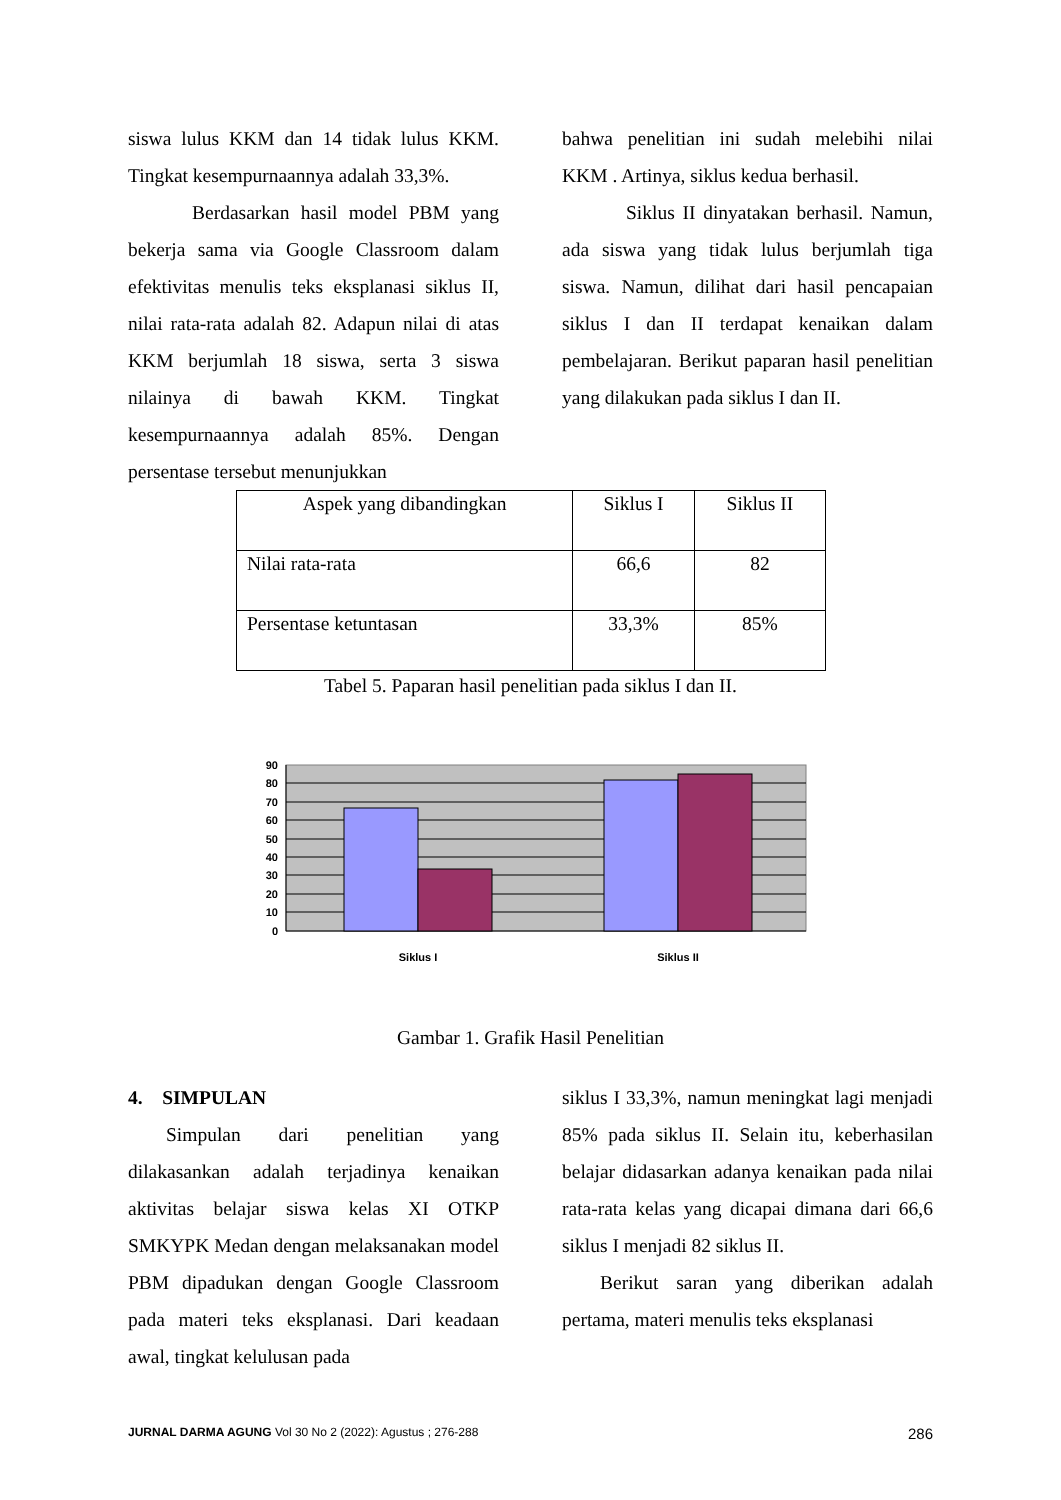siswa lulus KKM dan 14 tidak lulus KKM. Tingkat kesempurnaannya adalah 33,3%.
Berdasarkan hasil model PBM yang bekerja sama via Google Classroom dalam efektivitas menulis teks eksplanasi siklus II, nilai rata-rata adalah 82. Adapun nilai di atas KKM berjumlah 18 siswa, serta 3 siswa nilainya di bawah KKM. Tingkat kesempurnaannya adalah 85%. Dengan persentase tersebut menunjukkan
bahwa penelitian ini sudah melebihi nilai KKM . Artinya, siklus kedua berhasil.
Siklus II dinyatakan berhasil. Namun, ada siswa yang tidak lulus berjumlah tiga siswa. Namun, dilihat dari hasil pencapaian siklus I dan II terdapat kenaikan dalam pembelajaran. Berikut paparan hasil penelitian yang dilakukan pada siklus I dan II.
| Aspek yang dibandingkan | Siklus I | Siklus II |
| Nilai rata-rata | 66,6 | 82 |
| Persentase ketuntasan | 33,3% | 85% |
Tabel 5. Paparan hasil penelitian pada siklus I dan II.
90
80
70
60
50
40
30
20
10
0
Siklus I
Siklus II
Gambar 1. Grafik Hasil Penelitian
4. SIMPULAN
Simpulan dari penelitian yang dilakasankan adalah terjadinya kenaikan aktivitas belajar siswa kelas XI OTKP SMKYPK Medan dengan melaksanakan model PBM dipadukan dengan Google Classroom pada materi teks eksplanasi. Dari keadaan awal, tingkat kelulusan pada
siklus I 33,3%, namun meningkat lagi menjadi 85% pada siklus II. Selain itu, keberhasilan belajar didasarkan adanya kenaikan pada nilai rata-rata kelas yang dicapai dimana dari 66,6 siklus I menjadi 82 siklus II.
Berikut saran yang diberikan adalah pertama, materi menulis teks eksplanasi
JURNAL DARMA AGUNG Vol 30 No 2 (2022): Agustus ; 276-288 286